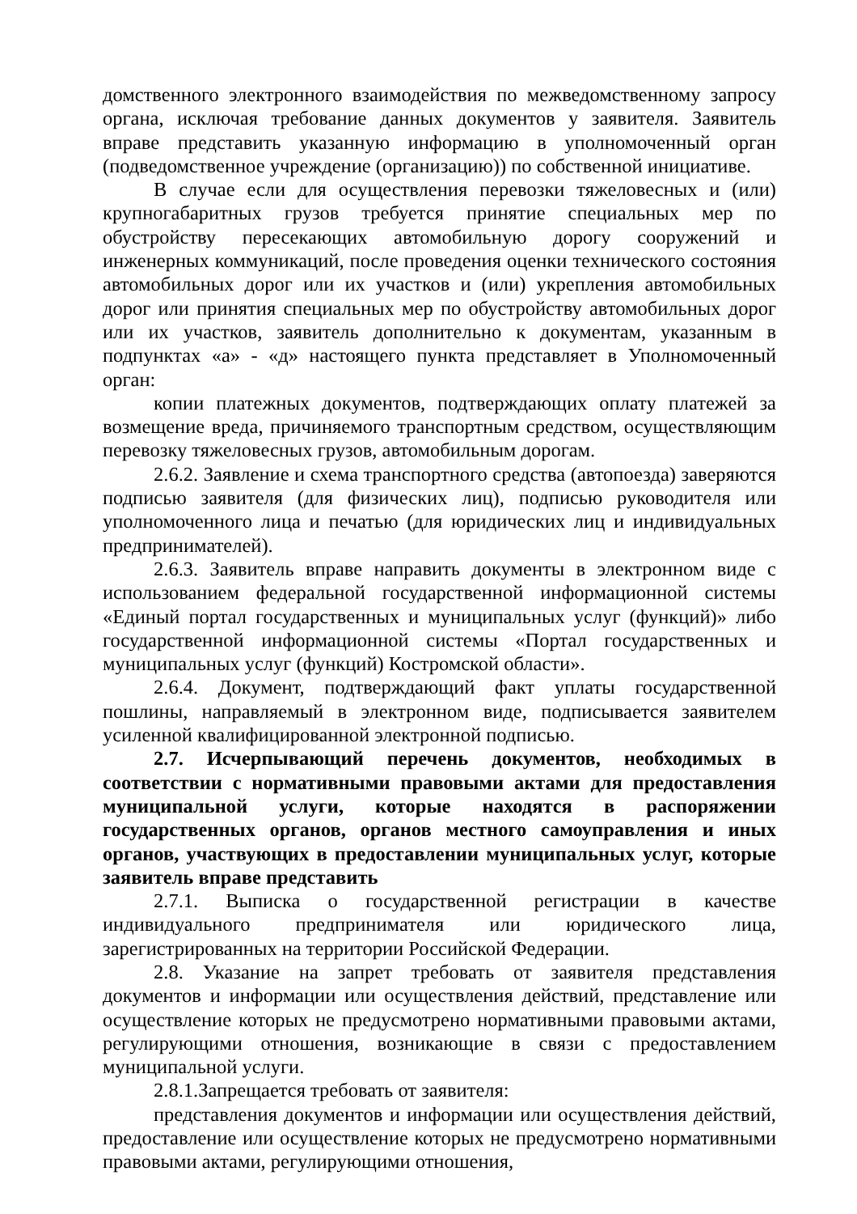домственного электронного взаимодействия по межведомственному запросу органа, исключая требование данных документов у заявителя. Заявитель вправе представить указанную информацию в уполномоченный орган (подведомственное учреждение (организацию)) по собственной инициативе.
В случае если для осуществления перевозки тяжеловесных и (или) крупногабаритных грузов требуется принятие специальных мер по обустройству пересекающих автомобильную дорогу сооружений и инженерных коммуникаций, после проведения оценки технического состояния автомобильных дорог или их участков и (или) укрепления автомобильных дорог или принятия специальных мер по обустройству автомобильных дорог или их участков, заявитель дополнительно к документам, указанным в подпунктах «а» - «д» настоящего пункта представляет в Уполномоченный орган:
копии платежных документов, подтверждающих оплату платежей за возмещение вреда, причиняемого транспортным средством, осуществляющим перевозку тяжеловесных грузов, автомобильным дорогам.
2.6.2. Заявление и схема транспортного средства (автопоезда) заверяются подписью заявителя (для физических лиц), подписью руководителя или уполномоченного лица и печатью (для юридических лиц и индивидуальных предпринимателей).
2.6.3. Заявитель вправе направить документы в электронном виде с использованием федеральной государственной информационной системы «Единый портал государственных и муниципальных услуг (функций)» либо государственной информационной системы «Портал государственных и муниципальных услуг (функций) Костромской области».
2.6.4. Документ, подтверждающий факт уплаты государственной пошлины, направляемый в электронном виде, подписывается заявителем усиленной квалифицированной электронной подписью.
2.7. Исчерпывающий перечень документов, необходимых в соответствии с нормативными правовыми актами для предоставления муниципальной услуги, которые находятся в распоряжении государственных органов, органов местного самоуправления и иных органов, участвующих в предоставлении муниципальных услуг, которые заявитель вправе представить
2.7.1. Выписка о государственной регистрации в качестве индивидуального предпринимателя или юридического лица, зарегистрированных на территории Российской Федерации.
2.8. Указание на запрет требовать от заявителя представления документов и информации или осуществления действий, представление или осуществление которых не предусмотрено нормативными правовыми актами, регулирующими отношения, возникающие в связи с предоставлением муниципальной услуги.
2.8.1.Запрещается требовать от заявителя:
представления документов и информации или осуществления действий, предоставление или осуществление которых не предусмотрено нормативными правовыми актами, регулирующими отношения,